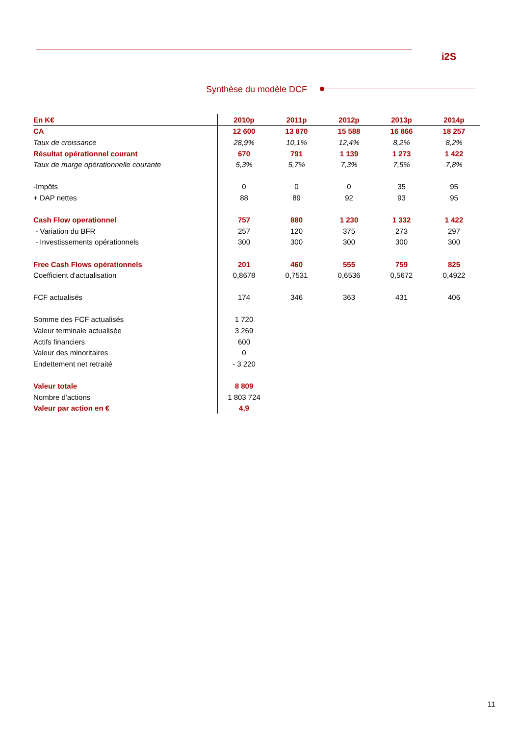i2S
Synthèse du modèle DCF
| En K€ | 2010p | 2011p | 2012p | 2013p | 2014p |
| --- | --- | --- | --- | --- | --- |
| CA | 12 600 | 13 870 | 15 588 | 16 866 | 18 257 |
| Taux de croissance | 28,9% | 10,1% | 12,4% | 8,2% | 8,2% |
| Résultat opérationnel courant | 670 | 791 | 1 139 | 1 273 | 1 422 |
| Taux de marge opérationnelle courante | 5,3% | 5,7% | 7,3% | 7,5% | 7,8% |
| -Impôts | 0 | 0 | 0 | 35 | 95 |
| + DAP nettes | 88 | 89 | 92 | 93 | 95 |
| Cash Flow operationnel | 757 | 880 | 1 230 | 1 332 | 1 422 |
| - Variation du BFR | 257 | 120 | 375 | 273 | 297 |
| - Investissements opérationnels | 300 | 300 | 300 | 300 | 300 |
| Free Cash Flows opérationnels | 201 | 460 | 555 | 759 | 825 |
| Coefficient d'actualisation | 0,8678 | 0,7531 | 0,6536 | 0,5672 | 0,4922 |
| FCF actualisés | 174 | 346 | 363 | 431 | 406 |
| Somme des FCF actualisés | 1 720 | | | | |
| Valeur terminale actualisée | 3 269 | | | | |
| Actifs financiers | 600 | | | | |
| Valeur des minoritaires | 0 | | | | |
| Endettement net retraité | - 3 220 | | | | |
| Valeur totale | 8 809 | | | | |
| Nombre d'actions | 1 803 724 | | | | |
| Valeur par action en € | 4,9 | | | | |
11